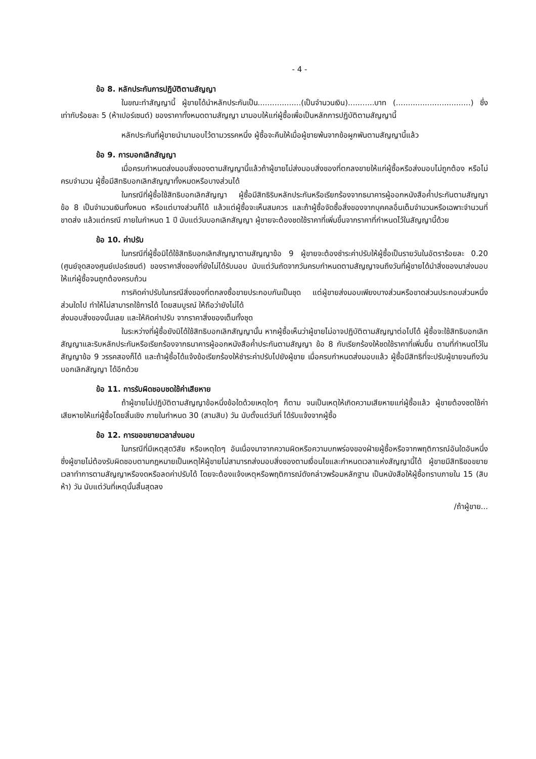- 4 -
ข้อ 8. หลักประกันการปฏิบัติตามสัญญา
ในขณะทำสัญญานี้ ผู้ขายได้นำหลักประกันเป็น..................(เป็นจำนวนเงิน)...........บาท (...............................) ซึ่งเท่ากับร้อยละ 5 (ห้าเปอร์เซนต์) ของราคาทั้งหมดตามสัญญา มามอบให้แก่ผู้ซื้อเพื่อเป็นหลักการปฏิบัติตามสัญญานี้
หลักประกันที่ผู้ขายนำมามอบไว้ตามวรรคหนึ่ง ผู้ซื้อจะคืนให้เมื่อผู้ขายพ้นจากข้อผูกพันตามสัญญานี้แล้ว
ข้อ 9. การบอกเลิกสัญญา
เมื่อครบกำหนดส่งมอบสิ่งของตามสัญญานี้แล้วถ้าผู้ขายไม่ส่งมอบสิ่งของที่ตกลงขายให้แก่ผู้ซื้อหรือส่งมอบไม่ถูกต้อง หรือไม่ครบจำนวน ผู้ซื้อมีสิทธิบอกเลิกสัญญาทั้งหมดหรือบางส่วนได้
ในกรณีที่ผู้ซื้อใช้สิทธิบอกเลิกสัญญา ผู้ซื้อมีสิทธิริบหลักประกันหรือเรียกร้องจากธนาคารผู้ออกหนังสือค้ำประกันตามสัญญา ข้อ 8 เป็นจำนวนเงินทั้งหมด หรือแต่บางส่วนก็ได้ แล้วแต่ผู้ซื้อจะเห็นสมควร และถ้าผู้ซื้อจัดซื้อสิ่งของจากบุคคลอื่นเต็มจำนวนหรือเฉพาะจำนวนที่ขาดส่ง แล้วแต่กรณี ภายในกำหนด 1 ปี นับแต่วันบอกเลิกสัญญา ผู้ขายจะต้องชดใช้ราคาที่เพิ่มขึ้นจากราคาที่กำหนดไว้ในสัญญานี้ด้วย
ข้อ 10. ค่าปรับ
ในกรณีที่ผู้ซื้อมิได้ใช้สิทธิบอกเลิกสัญญาตามสัญญาข้อ 9 ผู้ขายจะต้องชำระค่าปรับให้ผู้ซื้อเป็นรายวันในอัตราร้อยละ 0.20 (ศูนย์จุดสองศูนย์เปอร์เซนต์) ของราคาสิ่งของที่ยังไม่ได้รับมอบ นับแต่วันถัดจากวันครบกำหนดตามสัญญาจนถึงวันที่ผู้ขายได้นำสิ่งของมาส่งมอบให้แก่ผู้ซื้อจนถูกต้องครบถ้วน
การคิดค่าปรับในกรณีสิ่งของที่ตกลงซื้อขายประกอบกันเป็นชุด แต่ผู้ขายส่งมอบเพียงบางส่วนหรือขาดส่วนประกอบส่วนหนึ่งส่วนใดไป ทำให้ไม่สามารถใช้การได้ โดยสมบูรณ์ ให้ถือว่ายังไม่ได้
ส่งมอบสิ่งของนั้นเลย และให้คิดค่าปรับ จากราคาสิ่งของเต็มทั้งชุด
ในระหว่างที่ผู้ซื้อยังมิได้ใช้สิทธิบอกเลิกสัญญานั้น หากผู้ซื้อเห็นว่าผู้ขายไม่อาจปฏิบัติตามสัญญาต่อไปได้ ผู้ซื้อจะใช้สิทธิบอกเลิกสัญญาและริบหลักประกันหรือเรียกร้องจากธนาคารผู้ออกหนังสือค้ำประกันตามสัญญา ข้อ 8 กับเรียกร้องให้ชดใช้ราคาที่เพิ่มขึ้น ตามที่กำหนดไว้ในสัญญาข้อ 9 วรรคสองก็ได้ และถ้าผู้ซื้อได้แจ้งข้อเรียกร้องให้ชำระค่าปรับไปยังผู้ขาย เมื่อครบกำหนดส่งมอบแล้ว ผู้ซื้อมีสิทธิที่จะปรับผู้ขายจนถึงวันบอกเลิกสัญญา ได้อีกด้วย
ข้อ 11. การรับผิดชอบชดใช้ค่าเสียหาย
ถ้าผู้ขายไม่ปฏิบัติตามสัญญาข้อหนึ่งข้อใดด้วยเหตุใดๆ ก็ตาม จนเป็นเหตุให้เกิดความเสียหายแก่ผู้ซื้อแล้ว ผู้ขายต้องชดใช้ค่าเสียหายให้แก่ผู้ซื้อโดยสิ้นเชิง ภายในกำหนด 30 (สามสิบ) วัน นับตั้งแต่วันที่ ได้รับแจ้งจากผู้ซื้อ
ข้อ 12. การขอขยายเวลาส่งมอบ
ในกรณีที่มีเหตุสุดวิสัย หรือเหตุใดๆ อันเนื่องมาจากความผิดหรือความบกพร่องของฝ่ายผู้ซื้อหรือจากพฤติการณ์อันใดอันหนึ่งซึ่งผู้ขายไม่ต้องรับผิดชอบตามกฎหมายเป็นเหตุให้ผู้ขายไม่สามารถส่งมอบสิ่งของตามเงื่อนไขและกำหนดเวลาแห่งสัญญานี้ได้ ผู้ขายมีสิทธิขอขยายเวลาทำการตามสัญญาหรืองดหรือลดค่าปรับได้ โดยจะต้องแจ้งเหตุหรือพฤติการณ์ดังกล่าวพร้อมหลักฐาน เป็นหนังสือให้ผู้ซื้อทราบภายใน 15 (สิบห้า) วัน นับแต่วันที่เหตุนั้นสิ้นสุดลง
/ถ้าผู้ขาย...